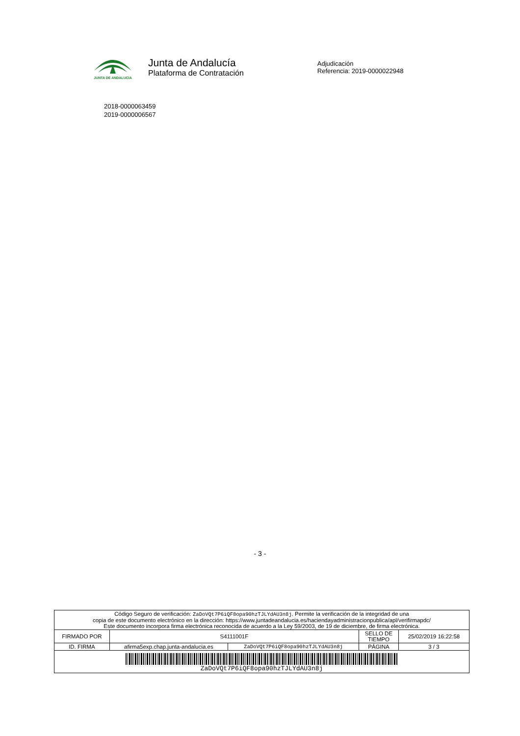JUNTA DE ANDALUCIA
Junta de Andalucía
Plataforma de Contratación
Adjudicación
Referencia: 2019-0000022948
2018-0000063459
2019-0000006567
- 3 -
| Código Seguro de verificación: ZaDoVQt7P6iQF8opa90hzTJLYdAU3n8j . Permite la verificación de la integridad de una copia de este documento electrónico en la dirección: https://www.juntadeandalucia.es/haciendayadministracionpublica/apl/verifirmapdc/ Este documento incorpora firma electrónica reconocida de acuerdo a la Ley 59/2003, de 19 de diciembre, de firma electrónica. | | | | |
| FIRMADO POR | S4111001F | | SELLO DE TIEMPO | 25/02/2019 16:22:58 |
| ID. FIRMA | afirma5exp.chap.junta-andalucia.es | ZaDoVQt7P6iQF8opa90hzTJLYdAU3n8j | PÁGINA | 3 / 3 |
| ZaDoVQt7P6iQF8opa90hzTJLYdAU3n8j | | | | |